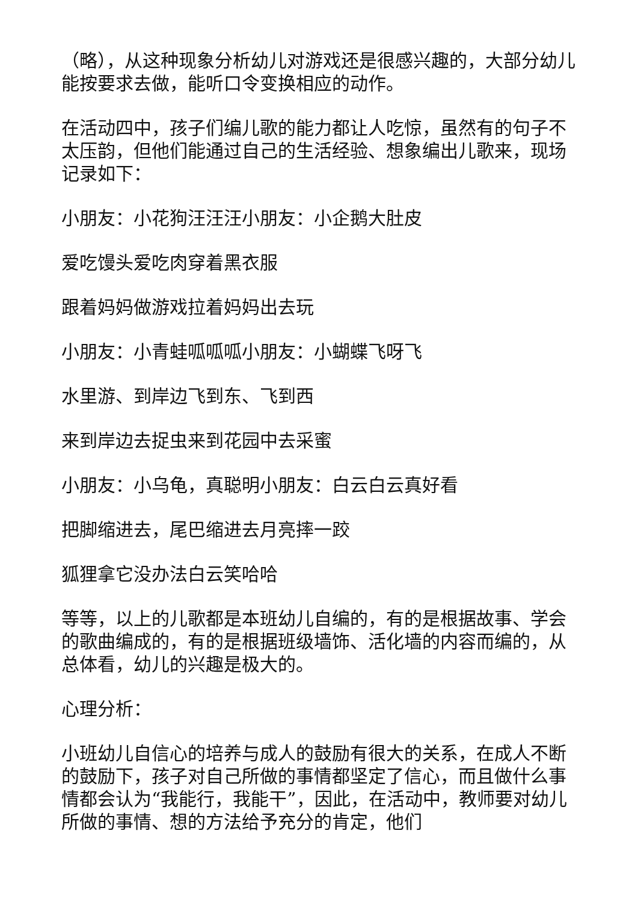（略），从这种现象分析幼儿对游戏还是很感兴趣的，大部分幼儿能按要求去做，能听口令变换相应的动作。
在活动四中，孩子们编儿歌的能力都让人吃惊，虽然有的句子不太压韵，但他们能通过自己的生活经验、想象编出儿歌来，现场记录如下：
小朋友：小花狗汪汪汪小朋友：小企鹅大肚皮
爱吃馒头爱吃肉穿着黑衣服
跟着妈妈做游戏拉着妈妈出去玩
小朋友：小青蛙呱呱呱小朋友：小蝴蝶飞呀飞
水里游、到岸边飞到东、飞到西
来到岸边去捉虫来到花园中去采蜜
小朋友：小乌龟，真聪明小朋友：白云白云真好看
把脚缩进去，尾巴缩进去月亮摔一跤
狐狸拿它没办法白云笑哈哈
等等，以上的儿歌都是本班幼儿自编的，有的是根据故事、学会的歌曲编成的，有的是根据班级墙饰、活化墙的内容而编的，从总体看，幼儿的兴趣是极大的。
心理分析：
小班幼儿自信心的培养与成人的鼓励有很大的关系，在成人不断的鼓励下，孩子对自己所做的事情都坚定了信心，而且做什么事情都会认为“我能行，我能干”，因此，在活动中，教师要对幼儿所做的事情、想的方法给予充分的肯定，他们